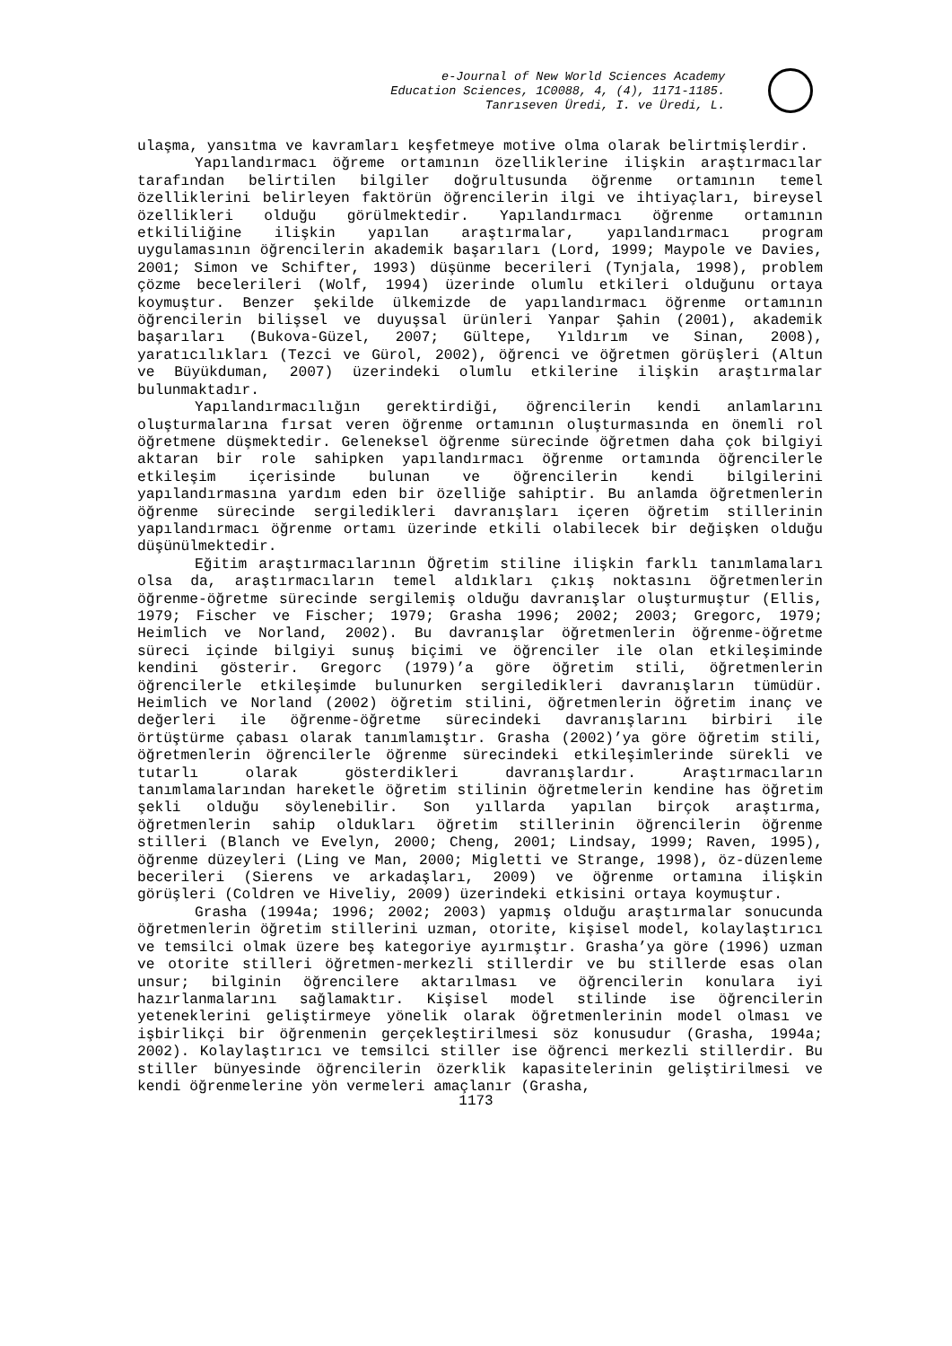e-Journal of New World Sciences Academy
Education Sciences, 1C0088, 4, (4), 1171-1185.
Tanrıseven Üredi, I. ve Üredi, L.
ulaşma, yansıtma ve kavramları keşfetmeye motive olma olarak belirtmişlerdir.
Yapılandırmacı öğreme ortamının özelliklerine ilişkin araştırmacılar tarafından belirtilen bilgiler doğrultusunda öğrenme ortamının temel özelliklerini belirleyen faktörün öğrencilerin ilgi ve ihtiyaçları, bireysel özellikleri olduğu görülmektedir. Yapılandırmacı öğrenme ortamının etkililiğine ilişkin yapılan araştırmalar, yapılandırmacı program uygulamasının öğrencilerin akademik başarıları (Lord, 1999; Maypole ve Davies, 2001; Simon ve Schifter, 1993) düşünme becerileri (Tynjala, 1998), problem çözme becelerileri (Wolf, 1994) üzerinde olumlu etkileri olduğunu ortaya koymuştur. Benzer şekilde ülkemizde de yapılandırmacı öğrenme ortamının öğrencilerin bilişsel ve duyuşsal ürünleri Yanpar Şahin (2001), akademik başarıları (Bukova-Güzel, 2007; Gültepe, Yıldırım ve Sinan, 2008), yaratıcılıkları (Tezci ve Gürol, 2002), öğrenci ve öğretmen görüşleri (Altun ve Büyükduman, 2007) üzerindeki olumlu etkilerine ilişkin araştırmalar bulunmaktadır.
Yapılandırmacılığın gerektirdiği, öğrencilerin kendi anlamlarını oluşturmalarına fırsat veren öğrenme ortamının oluşturmasında en önemli rol öğretmene düşmektedir. Geleneksel öğrenme sürecinde öğretmen daha çok bilgiyi aktaran bir role sahipken yapılandırmacı öğrenme ortamında öğrencilerle etkileşim içerisinde bulunan ve öğrencilerin kendi bilgilerini yapılandırmasına yardım eden bir özelliğe sahiptir. Bu anlamda öğretmenlerin öğrenme sürecinde sergiledikleri davranışları içeren öğretim stillerinin yapılandırmacı öğrenme ortamı üzerinde etkili olabilecek bir değişken olduğu düşünülmektedir.
Eğitim araştırmacılarının Öğretim stiline ilişkin farklı tanımlamaları olsa da, araştırmacıların temel aldıkları çıkış noktasını öğretmenlerin öğrenme-öğretme sürecinde sergilemiş olduğu davranışlar oluşturmuştur (Ellis, 1979; Fischer ve Fischer; 1979; Grasha 1996; 2002; 2003; Gregorc, 1979; Heimlich ve Norland, 2002). Bu davranışlar öğretmenlerin öğrenme-öğretme süreci içinde bilgiyi sunuş biçimi ve öğrenciler ile olan etkileşiminde kendini gösterir. Gregorc (1979)’a göre öğretim stili, öğretmenlerin öğrencilerle etkileşimde bulunurken sergiledikleri davranışların tümüdür. Heimlich ve Norland (2002) öğretim stilini, öğretmenlerin öğretim inanç ve değerleri ile öğrenme-öğretme sürecindeki davranışlarını birbiri ile örtüştürme çabası olarak tanımlamıştır. Grasha (2002)’ya göre öğretim stili, öğretmenlerin öğrencilerle öğrenme sürecindeki etkileşimlerinde sürekli ve tutarlı olarak gösterdikleri davranışlardır. Araştırmacıların tanımlamalarından hareketle öğretim stilinin öğretmelerin kendine has öğretim şekli olduğu söylenebilir. Son yıllarda yapılan birçok araştırma, öğretmenlerin sahip oldukları öğretim stillerinin öğrencilerin öğrenme stilleri (Blanch ve Evelyn, 2000; Cheng, 2001; Lindsay, 1999; Raven, 1995), öğrenme düzeyleri (Ling ve Man, 2000; Migletti ve Strange, 1998), öz-düzenleme becerileri (Sierens ve arkadaşları, 2009) ve öğrenme ortamına ilişkin görüşleri (Coldren ve Hiveliy, 2009) üzerindeki etkisini ortaya koymuştur.
Grasha (1994a; 1996; 2002; 2003) yapmış olduğu araştırmalar sonucunda öğretmenlerin öğretim stillerini uzman, otorite, kişisel model, kolaylaştırıcı ve temsilci olmak üzere beş kategoriye ayırmıştır. Grasha’ya göre (1996) uzman ve otorite stilleri öğretmen-merkezli stillerdir ve bu stillerde esas olan unsur; bilginin öğrencilere aktarılması ve öğrencilerin konulara iyi hazırlanmalarını sağlamaktır. Kişisel model stilinde ise öğrencilerin yeteneklerini geliştirmeye yönelik olarak öğretmenlerinin model olması ve işbirlikçi bir öğrenmenin gerçekleştirilmesi söz konusudur (Grasha, 1994a; 2002). Kolaylaştırıcı ve temsilci stiller ise öğrenci merkezli stillerdir. Bu stiller bünyesinde öğrencilerin özerklik kapasitelerinin geliştirilmesi ve kendi öğrenmelerine yön vermeleri amaçlanır (Grasha,
1173